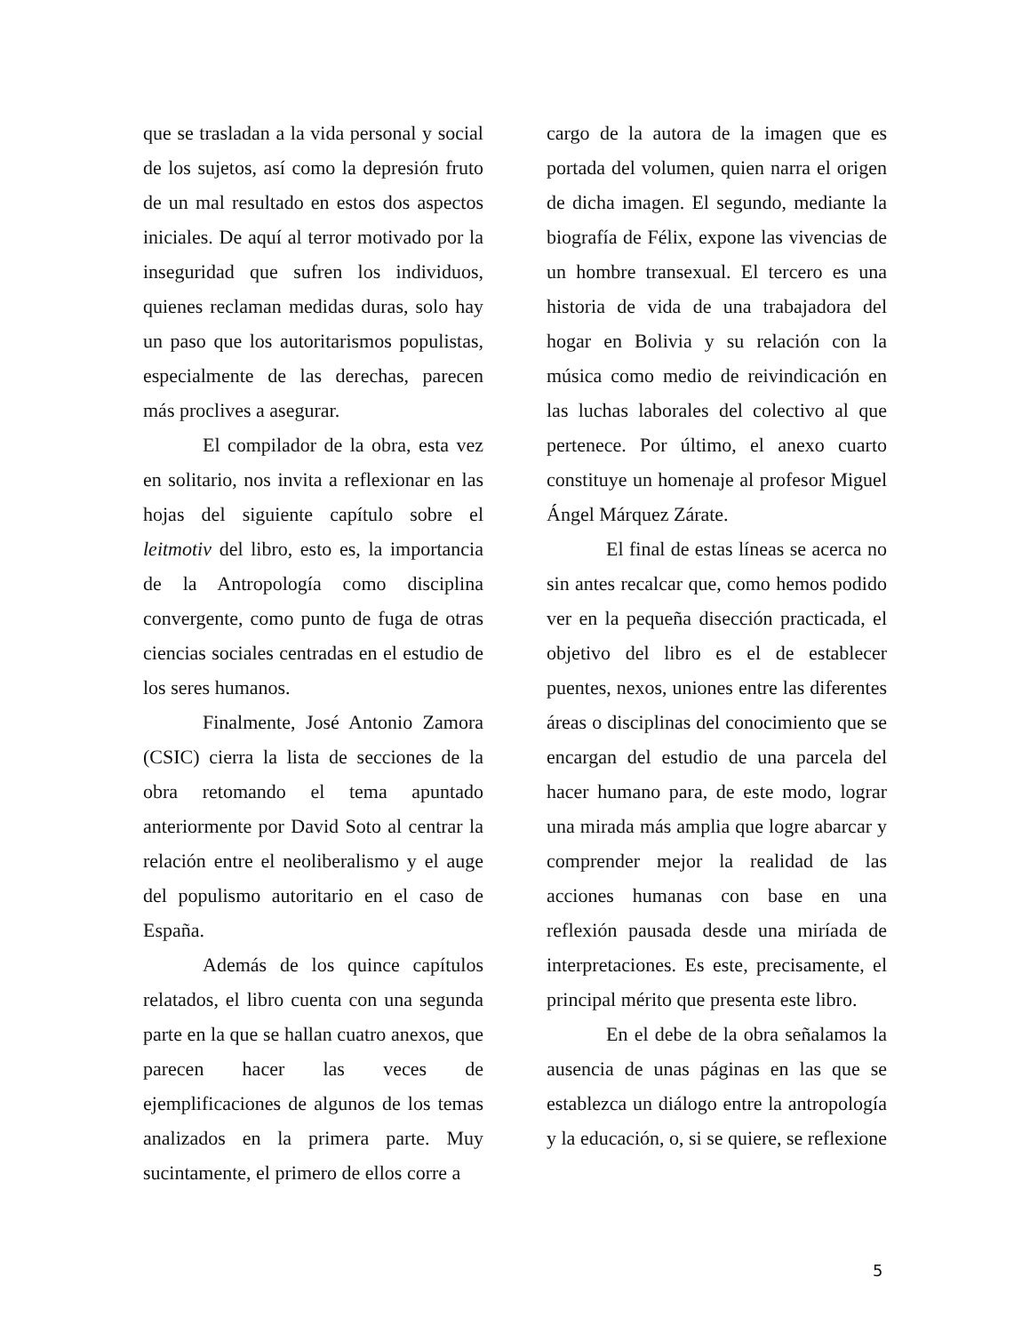que se trasladan a la vida personal y social de los sujetos, así como la depresión fruto de un mal resultado en estos dos aspectos iniciales. De aquí al terror motivado por la inseguridad que sufren los individuos, quienes reclaman medidas duras, solo hay un paso que los autoritarismos populistas, especialmente de las derechas, parecen más proclives a asegurar.
El compilador de la obra, esta vez en solitario, nos invita a reflexionar en las hojas del siguiente capítulo sobre el leitmotiv del libro, esto es, la importancia de la Antropología como disciplina convergente, como punto de fuga de otras ciencias sociales centradas en el estudio de los seres humanos.
Finalmente, José Antonio Zamora (CSIC) cierra la lista de secciones de la obra retomando el tema apuntado anteriormente por David Soto al centrar la relación entre el neoliberalismo y el auge del populismo autoritario en el caso de España.
Además de los quince capítulos relatados, el libro cuenta con una segunda parte en la que se hallan cuatro anexos, que parecen hacer las veces de ejemplificaciones de algunos de los temas analizados en la primera parte. Muy sucintamente, el primero de ellos corre a
cargo de la autora de la imagen que es portada del volumen, quien narra el origen de dicha imagen. El segundo, mediante la biografía de Félix, expone las vivencias de un hombre transexual. El tercero es una historia de vida de una trabajadora del hogar en Bolivia y su relación con la música como medio de reivindicación en las luchas laborales del colectivo al que pertenece. Por último, el anexo cuarto constituye un homenaje al profesor Miguel Ángel Márquez Zárate.
El final de estas líneas se acerca no sin antes recalcar que, como hemos podido ver en la pequeña disección practicada, el objetivo del libro es el de establecer puentes, nexos, uniones entre las diferentes áreas o disciplinas del conocimiento que se encargan del estudio de una parcela del hacer humano para, de este modo, lograr una mirada más amplia que logre abarcar y comprender mejor la realidad de las acciones humanas con base en una reflexión pausada desde una miríada de interpretaciones. Es este, precisamente, el principal mérito que presenta este libro.
En el debe de la obra señalamos la ausencia de unas páginas en las que se establezca un diálogo entre la antropología y la educación, o, si se quiere, se reflexione
5